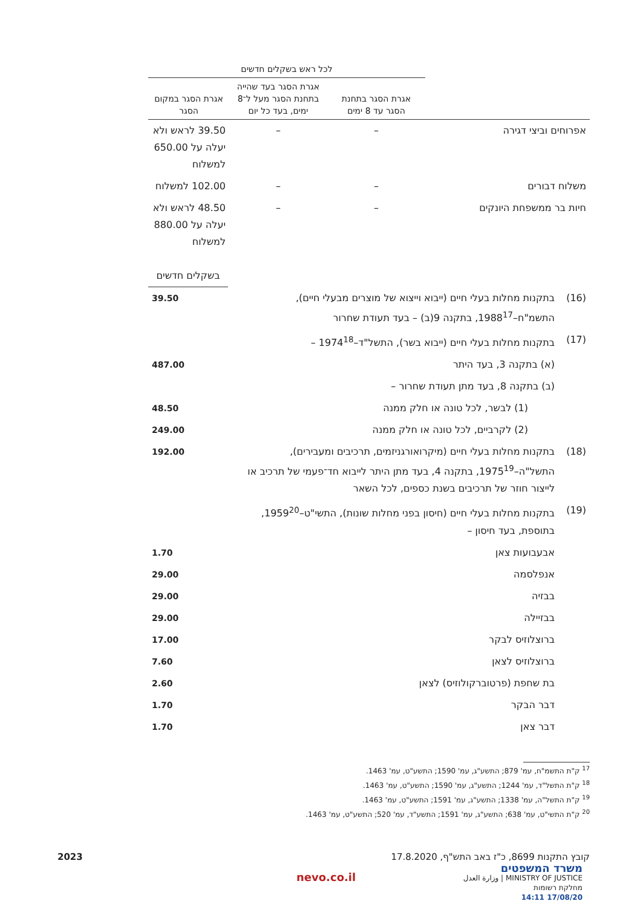| | לכל ראש בשקלים חדשים | | |
| | אגרת הסגר בתחנת הסגר עד 8 ימים | אגרת הסגר בעד שהייה בתחנת הסגר מעל ל־8 ימים, בעד כל יום | אגרת הסגר במקום הסגר |
| אפרוחים וביצי דגירה | – | – | 39.50 לראש ולא יעלה על 650.00 למשלוח |
| משלוח דבורים | – | – | 102.00 למשלוח |
| חיות בר ממשפחת היונקים | – | – | 48.50 לראש ולא יעלה על 880.00 למשלוח |
| | | בשקלים חדשים |
| (16) | בתקנות מחלות בעלי חיים (ייבוא וייצוא של מוצרים מבעלי חיים), התשמ"ח–1988<sup>17</sup>, בתקנה 9(ב) – בעד תעודת שחרור | 39.50 |
| (17) | בתקנות מחלות בעלי חיים (ייבוא בשר), התשל"ד–1974<sup>18</sup> – | |
| | (א) בתקנה 3, בעד היתר | 487.00 |
| | (ב) בתקנה 8, בעד מתן תעודת שחרור – | |
| | (1) לבשר, לכל טונה או חלק ממנה | 48.50 |
| | (2) לקרביים, לכל טונה או חלק ממנה | 249.00 |
| (18) | בתקנות מחלות בעלי חיים (מיקרואורגניזמים, תרכיבים ומעבירים), התשל"ה–1975<sup>19</sup>, בתקנה 4, בעד מתן היתר לייבוא חד־פעמי של תרכיב או לייצור חוזר של תרכיבים בשנת כספים, לכל השאר | 192.00 |
| (19) | בתקנות מחלות בעלי חיים (חיסון בפני מחלות שונות), התשי"ט–1959<sup>20</sup>, בתוספת, בעד חיסון – | |
| | אבעבועות צאן | 1.70 |
| | אנפלסמה | 29.00 |
| | בבזיה | 29.00 |
| | בבזיילה | 29.00 |
| | ברוצלוזיס לבקר | 17.00 |
| | ברוצלוזיס לצאן | 7.60 |
| | בת שחפת (פרטוברקולוזיס) לצאן | 2.60 |
| | דבר הבקר | 1.70 |
| | דבר צאן | 1.70 |
<sup>17</sup> ק"ת התשמ"ח, עמ' 879; התשע"ג, עמ' 1590; התשע"ט, עמ' 1463.
<sup>18</sup> ק"ת התשל"ד, עמ' 1244; התשע"ג, עמ' 1590; התשע"ט, עמ' 1463.
<sup>19</sup> ק"ת התשל"ה, עמ' 1338; התשע"ג, עמ' 1591; התשע"ט, עמ' 1463.
<sup>20</sup> ק"ת התשי"ט, עמ' 638; התשע"ג, עמ' 1591; התשע"ד, עמ' 520; התשע"ט, עמ' 1463.
קובץ התקנות 8699, כ"ז באב התש"ף, 17.8.2020 2023
משרד המשפטים
MINISTRY OF JUSTICE | وزارة العدل
מחלקת רשומות
17/08/20 14:11
nevo.co.il